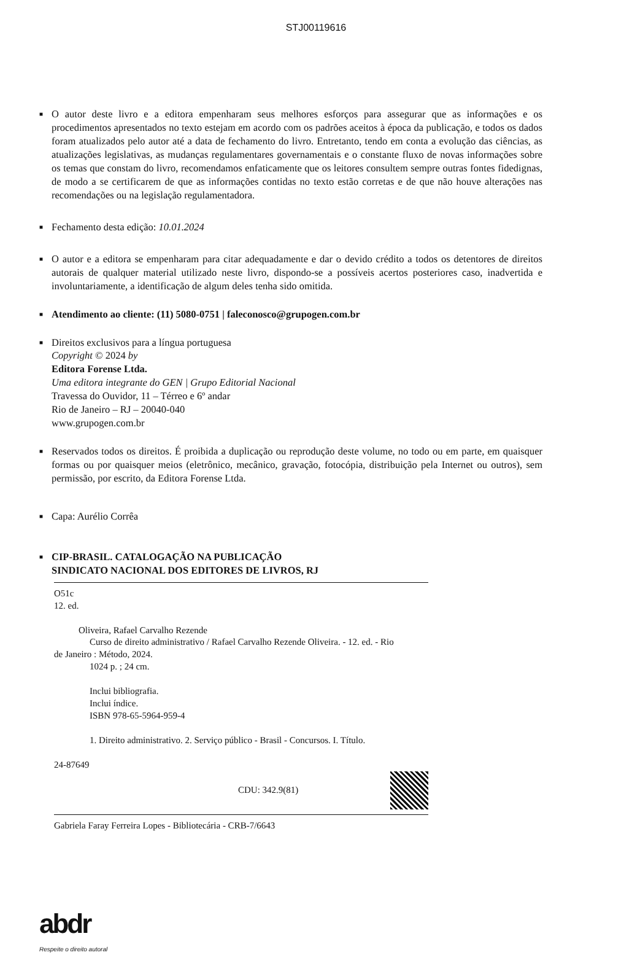STJ00119616
■
O autor deste livro e a editora empenharam seus melhores esforços para assegurar que as informações e os procedimentos apresentados no texto estejam em acordo com os padrões aceitos à época da publicação, e todos os dados foram atualizados pelo autor até a data de fechamento do livro. Entretanto, tendo em conta a evolução das ciências, as atualizações legislativas, as mudanças regulamentares governamentais e o constante fluxo de novas informações sobre os temas que constam do livro, recomendamos enfaticamente que os leitores consultem sempre outras fontes fidedignas, de modo a se certificarem de que as informações contidas no texto estão corretas e de que não houve alterações nas recomendações ou na legislação regulamentadora.
■
Fechamento desta edição: 10.01.2024
■
O autor e a editora se empenharam para citar adequadamente e dar o devido crédito a todos os detentores de direitos autorais de qualquer material utilizado neste livro, dispondo-se a possíveis acertos posteriores caso, inadvertida e involuntariamente, a identificação de algum deles tenha sido omitida.
■
Atendimento ao cliente: (11) 5080-0751 | faleconosco@grupogen.com.br
■
Direitos exclusivos para a língua portuguesa
Copyright © 2024 by
Editora Forense Ltda.
Uma editora integrante do GEN | Grupo Editorial Nacional
Travessa do Ouvidor, 11 – Térreo e 6º andar
Rio de Janeiro – RJ – 20040-040
www.grupogen.com.br
■
Reservados todos os direitos. É proibida a duplicação ou reprodução deste volume, no todo ou em parte, em quaisquer formas ou por quaisquer meios (eletrônico, mecânico, gravação, fotocópia, distribuição pela Internet ou outros), sem permissão, por escrito, da Editora Forense Ltda.
■
Capa: Aurélio Corrêa
■
CIP-BRASIL. CATALOGAÇÃO NA PUBLICAÇÃO
SINDICATO NACIONAL DOS EDITORES DE LIVROS, RJ
O51c
12. ed.
Oliveira, Rafael Carvalho Rezende
Curso de direito administrativo / Rafael Carvalho Rezende Oliveira. - 12. ed. - Rio
de Janeiro : Método, 2024.
1024 p. ; 24 cm.
Inclui bibliografia.
Inclui índice.
ISBN 978-65-5964-959-4
1. Direito administrativo. 2. Serviço público - Brasil - Concursos. I. Título.
24-87649
CDU: 342.9(81)
Gabriela Faray Ferreira Lopes - Bibliotecária - CRB-7/6643
abdr
Respeite o direito autoral